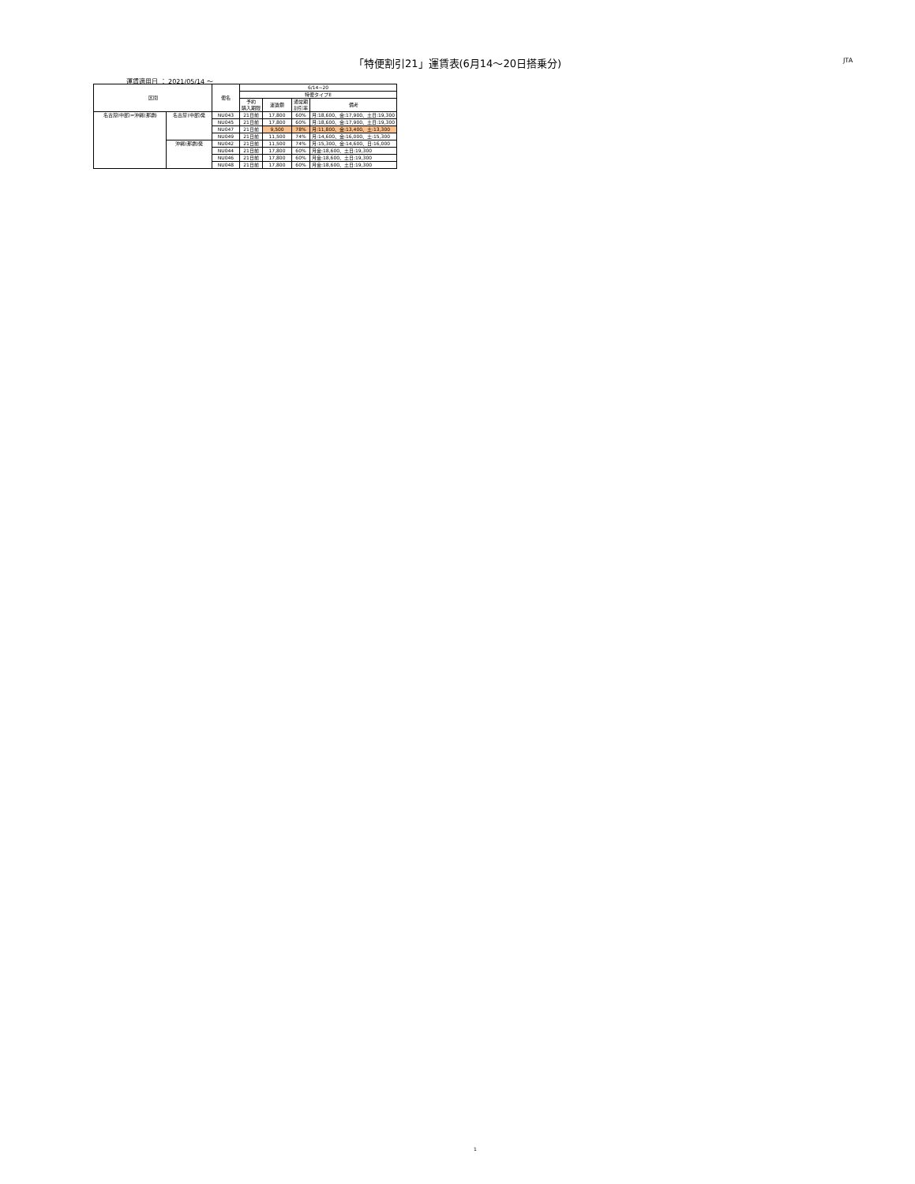「特便割引21」運賃表(6月14～20日搭乗分) JTA
運賃適用日 ： 2021/05/14 ～
| 区間 | | 便名 | 6/14~20 | | | |
| --- | --- | --- | --- | --- | --- | --- |
| | | | 特便タイプE | | | |
| | | | 予約 購入期限 | 運賃額 | 通常期 割引率 | 備考 |
| 名古屋(中部)=沖縄(那覇) | 名古屋(中部)発 | NU043 | 21日前 | 17,800 | 60% | 月:18,600、金:17,900、土日:19,300 |
| | | NU045 | 21日前 | 17,800 | 60% | 月:18,600、金:17,900、土日:19,300 |
| | | NU047 | 21日前 | 9,500 | 78% | 月:11,800、金:13,400、土:13,300 |
| | | NU049 | 21日前 | 11,500 | 74% | 月:14,600、金:16,000、土:15,300 |
| | 沖縄(那覇)発 | NU042 | 21日前 | 11,500 | 74% | 月:15,300、金:14,600、日:16,000 |
| | | NU044 | 21日前 | 17,800 | 60% | 月金:18,600、土日:19,300 |
| | | NU046 | 21日前 | 17,800 | 60% | 月金:18,600、土日:19,300 |
| | | NU048 | 21日前 | 17,800 | 60% | 月金:18,600、土日:19,300 |
1